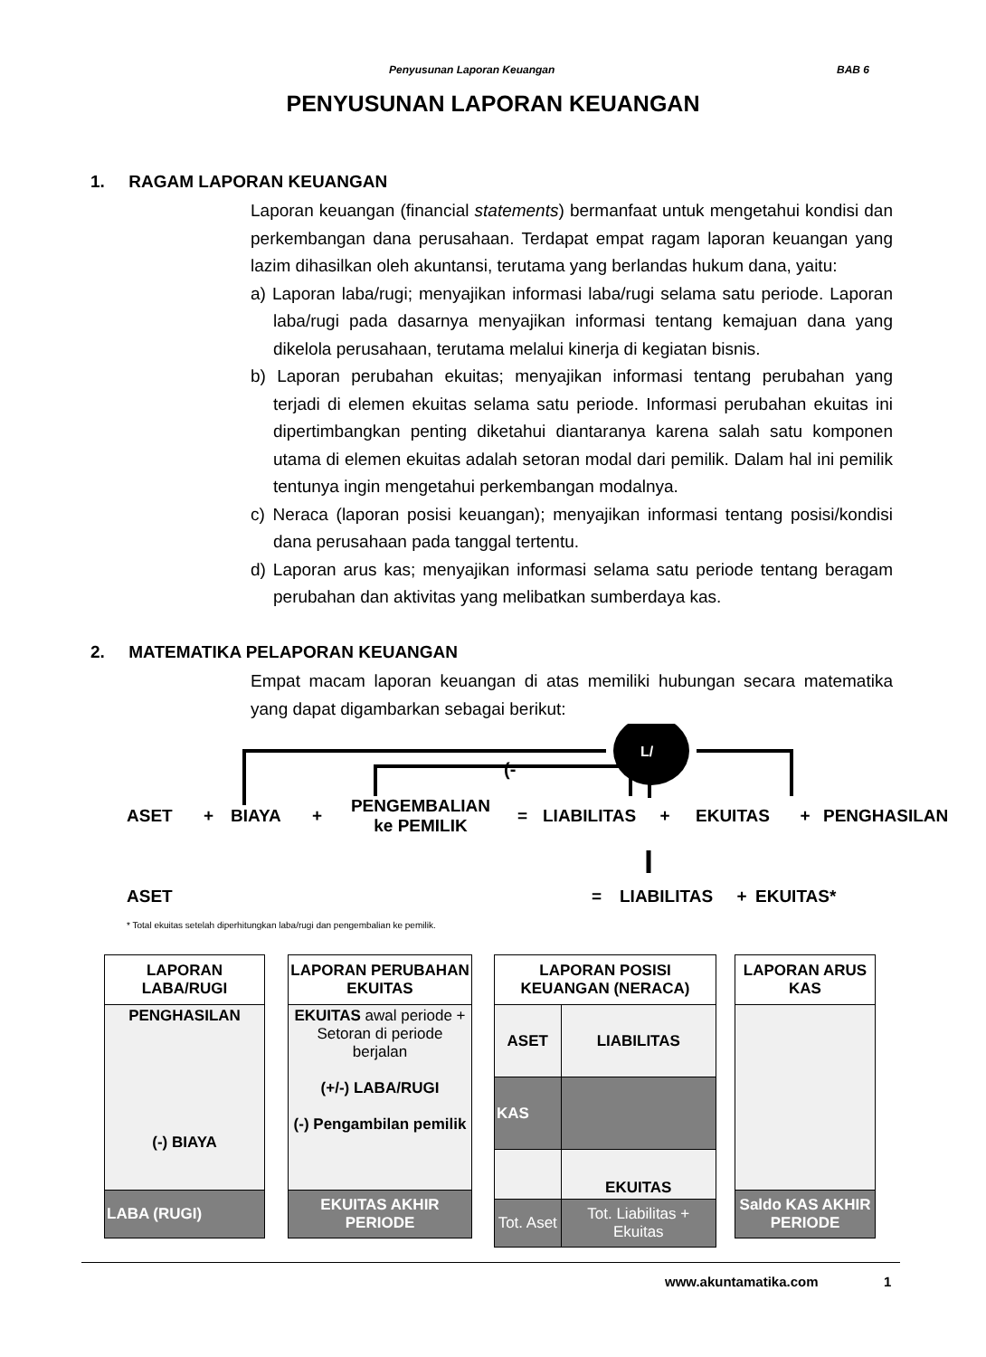Penyusunan Laporan Keuangan BAB 6
PENYUSUNAN LAPORAN KEUANGAN
1. RAGAM LAPORAN KEUANGAN
Laporan keuangan (financial statements) bermanfaat untuk mengetahui kondisi dan perkembangan dana perusahaan. Terdapat empat ragam laporan keuangan yang lazim dihasilkan oleh akuntansi, terutama yang berlandas hukum dana, yaitu:
a) Laporan laba/rugi; menyajikan informasi laba/rugi selama satu periode. Laporan laba/rugi pada dasarnya menyajikan informasi tentang kemajuan dana yang dikelola perusahaan, terutama melalui kinerja di kegiatan bisnis.
b) Laporan perubahan ekuitas; menyajikan informasi tentang perubahan yang terjadi di elemen ekuitas selama satu periode. Informasi perubahan ekuitas ini dipertimbangkan penting diketahui diantaranya karena salah satu komponen utama di elemen ekuitas adalah setoran modal dari pemilik. Dalam hal ini pemilik tentunya ingin mengetahui perkembangan modalnya.
c) Neraca (laporan posisi keuangan); menyajikan informasi tentang posisi/kondisi dana perusahaan pada tanggal tertentu.
d) Laporan arus kas; menyajikan informasi selama satu periode tentang beragam perubahan dan aktivitas yang melibatkan sumberdaya kas.
2. MATEMATIKA PELAPORAN KEUANGAN
Empat macam laporan keuangan di atas memiliki hubungan secara matematika yang dapat digambarkan sebagai berikut:
L/
(-
ASET + BIAYA + PENGEMBALIAN
ke PEMILIK = LIABILITAS + EKUITAS + PENGHASILAN
ASET = LIABILITAS + EKUITAS*
* Total ekuitas setelah diperhitungkan laba/rugi dan pengembalian ke pemilik.
| LAPORAN LABA/RUGI |
| --- |
| PENGHASILAN (-) BIAYA |
| LABA (RUGI) |
| LAPORAN PERUBAHAN EKUITAS |
| --- |
| EKUITAS awal periode + Setoran di periode berjalan (+/-) LABA/RUGI (-) Pengambilan pemilik |
| EKUITAS AKHIR PERIODE |
| LAPORAN POSISI KEUANGAN (NERACA) | |
| --- | --- |
| ASET | LIABILITAS |
| KAS | |
| | EKUITAS |
| Tot. Aset | Tot. Liabilitas + Ekuitas |
| LAPORAN ARUS KAS |
| --- |
| Saldo KAS AKHIR PERIODE |
www.akuntamatika.com 1